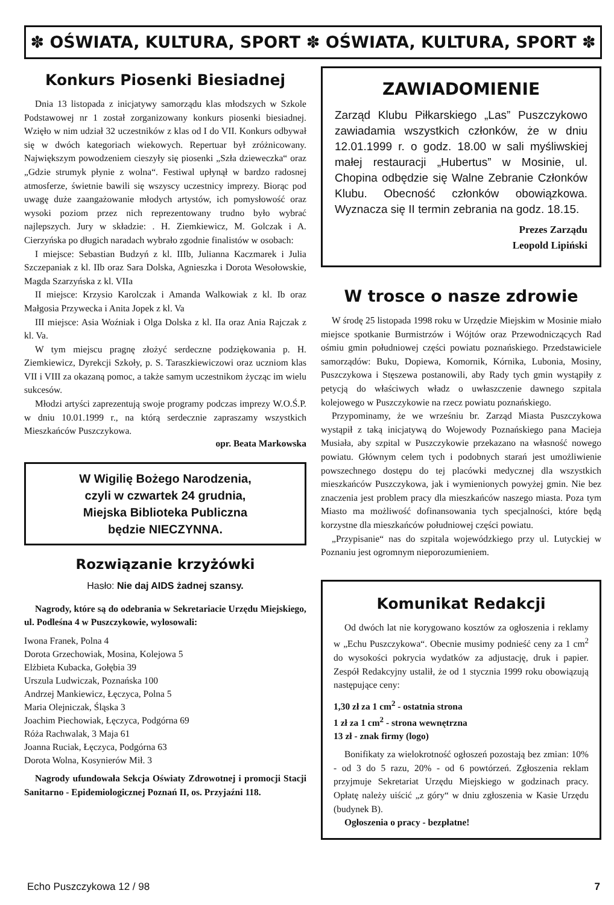✽ OŚWIATA, KULTURA, SPORT ✽ OŚWIATA, KULTURA, SPORT ✽
Konkurs Piosenki Biesiadnej
Dnia 13 listopada z inicjatywy samorządu klas młodszych w Szkole Podstawowej nr 1 został zorganizowany konkurs piosenki biesiadnej. Wzięło w nim udział 32 uczestników z klas od I do VII. Konkurs odbywał się w dwóch kategoriach wiekowych. Repertuar był zróżnicowany. Największym powodzeniem cieszyły się piosenki „Szła dzieweczka“ oraz „Gdzie strumyk płynie z wolna“. Festiwal upłynął w bardzo radosnej atmosferze, świetnie bawili się wszyscy uczestnicy imprezy. Biorąc pod uwagę duże zaangażowanie młodych artystów, ich pomysłowość oraz wysoki poziom przez nich reprezentowany trudno było wybrać najlepszych. Jury w składzie: . H. Ziemkiewicz, M. Golczak i A. Cierzyńska po długich naradach wybrało zgodnie finalistów w osobach:
I miejsce: Sebastian Budzyń z kl. IIIb, Julianna Kaczmarek i Julia Szczepaniak z kl. IIb oraz Sara Dolska, Agnieszka i Dorota Wesołowskie, Magda Szarzyńska z kl. VIIa
II miejsce: Krzysio Karolczak i Amanda Walkowiak z kl. Ib oraz Małgosia Przywecka i Anita Jopek z kl. Va
III miejsce: Asia Woźniak i Olga Dolska z kl. IIa oraz Ania Rajczak z kl. Va.
W tym miejscu pragnę złożyć serdeczne podziękowania p. H. Ziemkiewicz, Dyrekcji Szkoły, p. S. Taraszkiewiczowi oraz uczniom klas VII i VIII za okazaną pomoc, a także samym uczestnikom życząc im wielu sukcesów.
Młodzi artyści zaprezentują swoje programy podczas imprezy W.O.Ś.P. w dniu 10.01.1999 r., na którą serdecznie zapraszamy wszystkich Mieszkańców Puszczykowa.
opr. Beata Markowska
W Wigilię Bożego Narodzenia,
czyli w czwartek 24 grudnia,
Miejska Biblioteka Publiczna
będzie NIECZYNNA.
Rozwiązanie krzyżówki
Hasło: Nie daj AIDS żadnej szansy.
Nagrody, które są do odebrania w Sekretariacie Urzędu Miejskiego, ul. Podleśna 4 w Puszczykowie, wylosowali:
Iwona Franek, Polna 4
Dorota Grzechowiak, Mosina, Kolejowa 5
Elżbieta Kubacka, Gołębia 39
Urszula Ludwiczak, Poznańska 100
Andrzej Mankiewicz, Łęczyca, Polna 5
Maria Olejniczak, Śląska 3
Joachim Piechowiak, Łęczyca, Podgórna 69
Róża Rachwalak, 3 Maja 61
Joanna Ruciak, Łęczyca, Podgórna 63
Dorota Wolna, Kosynierów Mił. 3
Nagrody ufundowała Sekcja Oświaty Zdrowotnej i promocji Stacji Sanitarno - Epidemiologicznej Poznań II, os. Przyjaźni 118.
ZAWIADOMIENIE
Zarząd Klubu Piłkarskiego „Las” Puszczykowo zawiadamia wszystkich członków, że w dniu 12.01.1999 r. o godz. 18.00 w sali myśliwskiej małej restauracji „Hubertus” w Mosinie, ul. Chopina odbędzie się Walne Zebranie Członków Klubu. Obecność członków obowiązkowa. Wyznacza się II termin zebrania na godz. 18.15.
Prezes Zarządu
Leopold Lipiński
W trosce o nasze zdrowie
W środę 25 listopada 1998 roku w Urzędzie Miejskim w Mosinie miało miejsce spotkanie Burmistrzów i Wójtów oraz Przewodniczących Rad ośmiu gmin południowej części powiatu poznańskiego. Przedstawiciele samorządów: Buku, Dopiewa, Komornik, Kórnika, Lubonia, Mosiny, Puszczykowa i Stęszewa postanowili, aby Rady tych gmin wystąpiły z petycją do właściwych władz o uwłaszczenie dawnego szpitala kolejowego w Puszczykowie na rzecz powiatu poznańskiego.
Przypominamy, że we wrześniu br. Zarząd Miasta Puszczykowa wystąpił z taką inicjatywą do Wojewody Poznańskiego pana Macieja Musiała, aby szpital w Puszczykowie przekazano na własność nowego powiatu. Głównym celem tych i podobnych starań jest umożliwienie powszechnego dostępu do tej placówki medycznej dla wszystkich mieszkańców Puszczykowa, jak i wymienionych powyżej gmin. Nie bez znaczenia jest problem pracy dla mieszkańców naszego miasta. Poza tym Miasto ma możliwość dofinansowania tych specjalności, które będą korzystne dla mieszkańców południowej części powiatu.
„Przypisanie“ nas do szpitala wojewódzkiego przy ul. Lutyckiej w Poznaniu jest ogromnym nieporozumieniem.
Komunikat Redakcji
Od dwóch lat nie korygowano kosztów za ogłoszenia i reklamy w „Echu Puszczykowa“. Obecnie musimy podnieść ceny za 1 cm<sup>2</sup> do wysokości pokrycia wydatków za adjustację, druk i papier. Zespół Redakcyjny ustalił, że od 1 stycznia 1999 roku obowiązują następujące ceny:
1,30 zł za 1 cm<sup>2</sup> - ostatnia strona
1 zł za 1 cm<sup>2</sup> - strona wewnętrzna
13 zł - znak firmy (logo)
Bonifikaty za wielokrotność ogłoszeń pozostają bez zmian: 10% - od 3 do 5 razu, 20% - od 6 powtórzeń. Zgłoszenia reklam przyjmuje Sekretariat Urzędu Miejskiego w godzinach pracy. Opłatę należy uiścić „z góry“ w dniu zgłoszenia w Kasie Urzędu (budynek B).
Ogłoszenia o pracy - bezpłatne!
Echo Puszczykowa 12 / 98 7